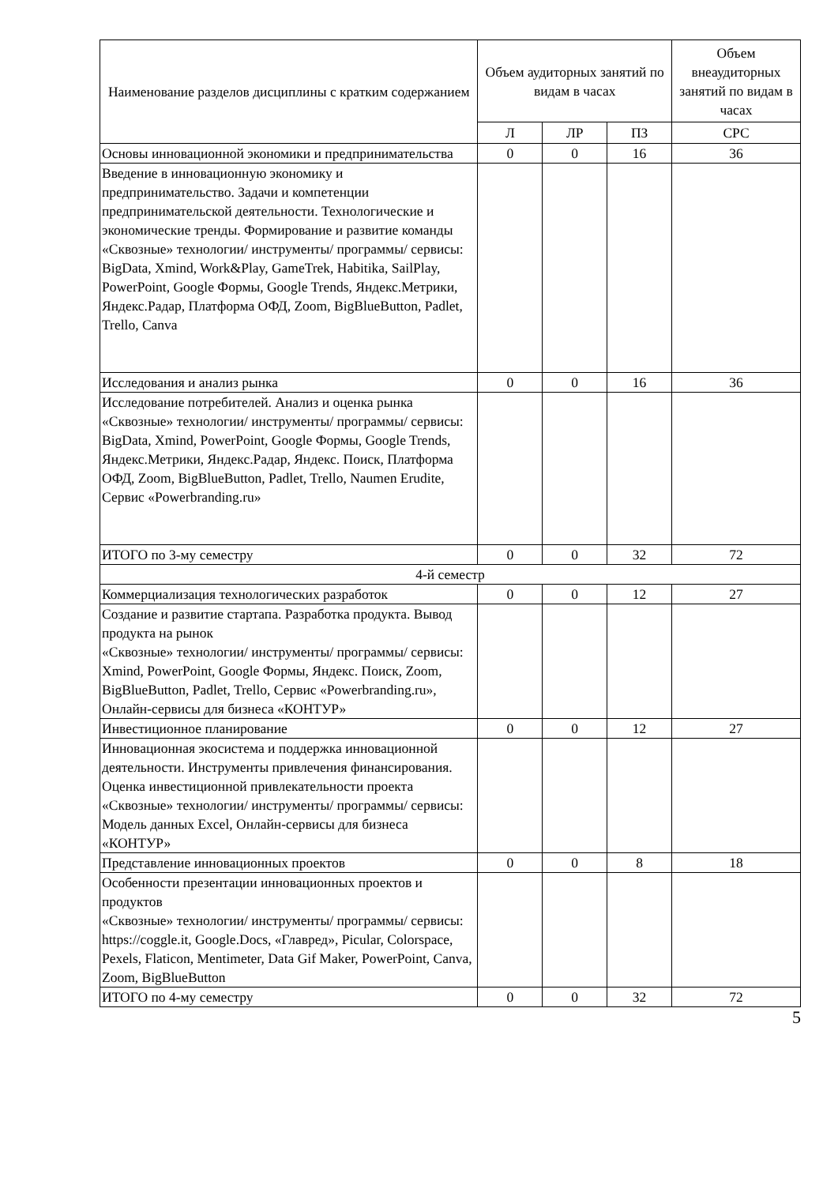| Наименование разделов дисциплины с кратким содержанием | Объем аудиторных занятий по видам в часах | | | Объем внеаудиторных занятий по видам в часах |
| --- | --- | --- | --- | --- |
| | Л | ЛР | ПЗ | СРС |
| Основы инновационной экономики и предпринимательства | 0 | 0 | 16 | 36 |
| Введение в инновационную экономику и предпринимательство. Задачи и компетенции предпринимательской деятельности. Технологические и экономические тренды. Формирование и развитие команды «Сквозные» технологии/ инструменты/ программы/ сервисы: BigData, Xmind, Work&Play, GameTrek, Habitika, SailPlay, PowerPoint, Google Формы, Google Trends, Яндекс.Метрики, Яндекс.Радар, Платформа ОФД, Zoom, BigBlueButton, Padlet, Trello, Canva | | | | |
| Исследования и анализ рынка | 0 | 0 | 16 | 36 |
| Исследование потребителей. Анализ и оценка рынка «Сквозные» технологии/ инструменты/ программы/ сервисы: BigData, Xmind, PowerPoint, Google Формы, Google Trends, Яндекс.Метрики, Яндекс.Радар, Яндекс. Поиск, Платформа ОФД, Zoom, BigBlueButton, Padlet, Trello, Naumen Erudite, Сервис «Powerbranding.ru» | | | | |
| ИТОГО по 3-му семестру | 0 | 0 | 32 | 72 |
| 4-й семестр | | | | |
| Коммерциализация технологических разработок | 0 | 0 | 12 | 27 |
| Создание и развитие стартапа. Разработка продукта. Вывод продукта на рынок «Сквозные» технологии/ инструменты/ программы/ сервисы: Xmind, PowerPoint, Google Формы, Яндекс. Поиск, Zoom, BigBlueButton, Padlet, Trello, Сервис «Powerbranding.ru», Онлайн-сервисы для бизнеса «КОНТУР» | | | | |
| Инвестиционное планирование | 0 | 0 | 12 | 27 |
| Инновационная экосистема и поддержка инновационной деятельности. Инструменты привлечения финансирования. Оценка инвестиционной привлекательности проекта «Сквозные» технологии/ инструменты/ программы/ сервисы: Модель данных Excel, Онлайн-сервисы для бизнеса «КОНТУР» | | | | |
| Представление инновационных проектов | 0 | 0 | 8 | 18 |
| Особенности презентации инновационных проектов и продуктов «Сквозные» технологии/ инструменты/ программы/ сервисы: https://coggle.it, Google.Docs, «Главред», Picular, Colorspace, Pexels, Flaticon, Mentimeter, Data Gif Maker, PowerPoint, Canva, Zoom, BigBlueButton | | | | |
| ИТОГО по 4-му семестру | 0 | 0 | 32 | 72 |
5